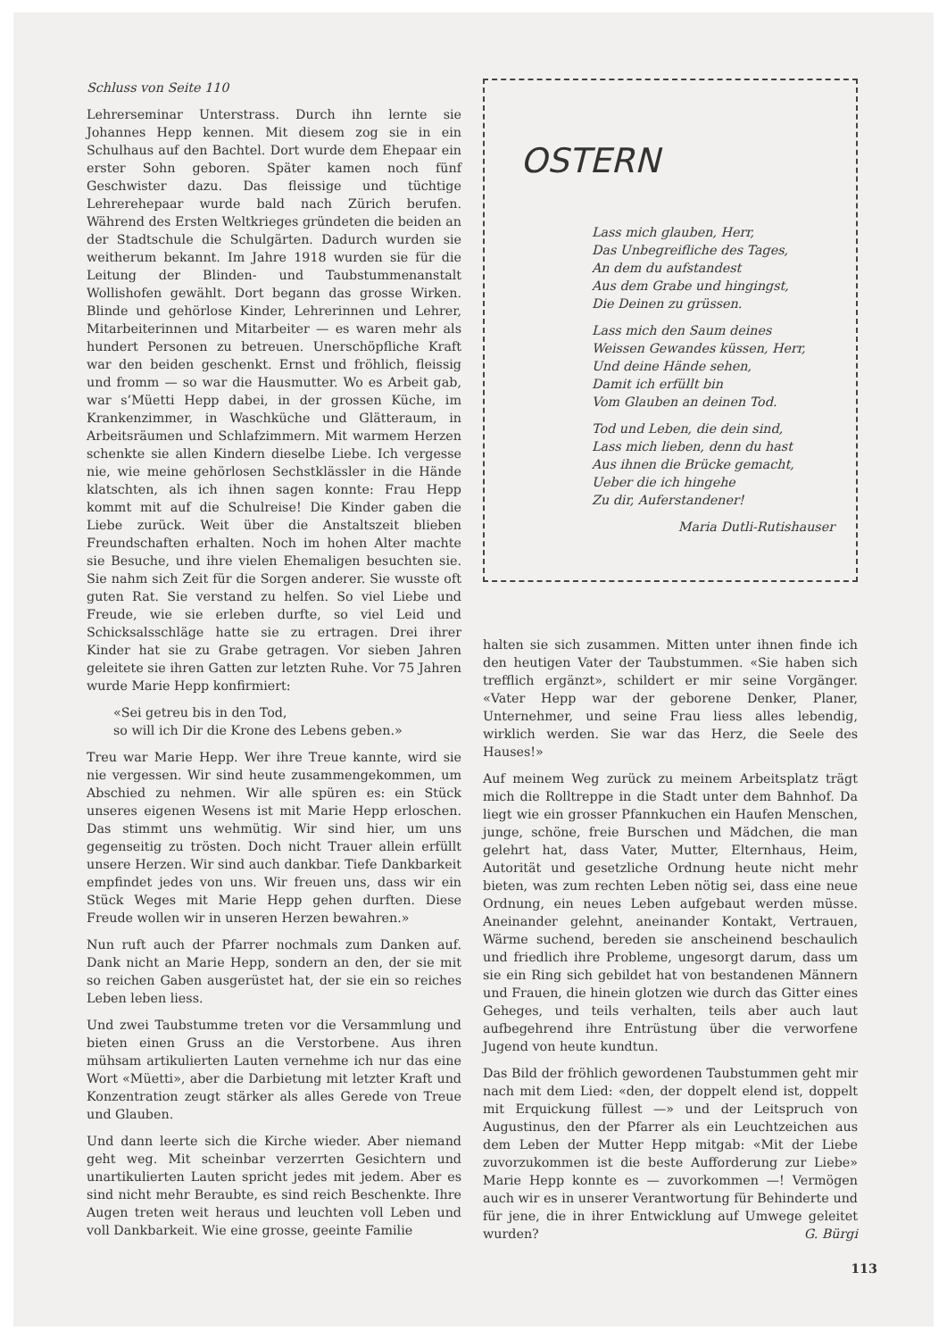Schluss von Seite 110
Lehrerseminar Unterstrass. Durch ihn lernte sie Johannes Hepp kennen. Mit diesem zog sie in ein Schulhaus auf den Bachtel. Dort wurde dem Ehepaar ein erster Sohn geboren. Später kamen noch fünf Geschwister dazu. Das fleissige und tüchtige Lehrerehepaar wurde bald nach Zürich berufen. Während des Ersten Weltkrieges gründeten die beiden an der Stadtschule die Schulgärten. Dadurch wurden sie weitherum bekannt. Im Jahre 1918 wurden sie für die Leitung der Blinden- und Taubstummenanstalt Wollishofen gewählt. Dort begann das grosse Wirken. Blinde und gehörlose Kinder, Lehrerinnen und Lehrer, Mitarbeiterinnen und Mitarbeiter — es waren mehr als hundert Personen zu betreuen. Unerschöpfliche Kraft war den beiden geschenkt. Ernst und fröhlich, fleissig und fromm — so war die Hausmutter. Wo es Arbeit gab, war s’Müetti Hepp dabei, in der grossen Küche, im Krankenzimmer, in Waschküche und Glätteraum, in Arbeitsräumen und Schlafzimmern. Mit warmem Herzen schenkte sie allen Kindern dieselbe Liebe. Ich vergesse nie, wie meine gehörlosen Sechstklässler in die Hände klatschten, als ich ihnen sagen konnte: Frau Hepp kommt mit auf die Schulreise! Die Kinder gaben die Liebe zurück. Weit über die Anstaltszeit blieben Freundschaften erhalten. Noch im hohen Alter machte sie Besuche, und ihre vielen Ehemaligen besuchten sie. Sie nahm sich Zeit für die Sorgen anderer. Sie wusste oft guten Rat. Sie verstand zu helfen. So viel Liebe und Freude, wie sie erleben durfte, so viel Leid und Schicksalsschläge hatte sie zu ertragen. Drei ihrer Kinder hat sie zu Grabe getragen. Vor sieben Jahren geleitete sie ihren Gatten zur letzten Ruhe. Vor 75 Jahren wurde Marie Hepp konfirmiert:
«Sei getreu bis in den Tod,
so will ich Dir die Krone des Lebens geben.»
Treu war Marie Hepp. Wer ihre Treue kannte, wird sie nie vergessen. Wir sind heute zusammengekommen, um Abschied zu nehmen. Wir alle spüren es: ein Stück unseres eigenen Wesens ist mit Marie Hepp erloschen. Das stimmt uns wehmütig. Wir sind hier, um uns gegenseitig zu trösten. Doch nicht Trauer allein erfüllt unsere Herzen. Wir sind auch dankbar. Tiefe Dankbarkeit empfindet jedes von uns. Wir freuen uns, dass wir ein Stück Weges mit Marie Hepp gehen durften. Diese Freude wollen wir in unseren Herzen bewahren.»
Nun ruft auch der Pfarrer nochmals zum Danken auf. Dank nicht an Marie Hepp, sondern an den, der sie mit so reichen Gaben ausgerüstet hat, der sie ein so reiches Leben leben liess.
Und zwei Taubstumme treten vor die Versammlung und bieten einen Gruss an die Verstorbene. Aus ihren mühsam artikulierten Lauten vernehme ich nur das eine Wort «Müetti», aber die Darbietung mit letzter Kraft und Konzentration zeugt stärker als alles Gerede von Treue und Glauben.
Und dann leerte sich die Kirche wieder. Aber niemand geht weg. Mit scheinbar verzerrten Gesichtern und unartikulierten Lauten spricht jedes mit jedem. Aber es sind nicht mehr Beraubte, es sind reich Beschenkte. Ihre Augen treten weit heraus und leuchten voll Leben und voll Dankbarkeit. Wie eine grosse, geeinte Familie
OSTERN
Lass mich glauben, Herr,
Das Unbegreifliche des Tages,
An dem du aufstandest
Aus dem Grabe und hingingst,
Die Deinen zu grüssen.
Lass mich den Saum deines
Weissen Gewandes küssen, Herr,
Und deine Hände sehen,
Damit ich erfüllt bin
Vom Glauben an deinen Tod.
Tod und Leben, die dein sind,
Lass mich lieben, denn du hast
Aus ihnen die Brücke gemacht,
Ueber die ich hingehe
Zu dir, Auferstandener!
Maria Dutli-Rutishauser
halten sie sich zusammen. Mitten unter ihnen finde ich den heutigen Vater der Taubstummen. «Sie haben sich trefflich ergänzt», schildert er mir seine Vorgänger. «Vater Hepp war der geborene Denker, Planer, Unternehmer, und seine Frau liess alles lebendig, wirklich werden. Sie war das Herz, die Seele des Hauses!»
Auf meinem Weg zurück zu meinem Arbeitsplatz trägt mich die Rolltreppe in die Stadt unter dem Bahnhof. Da liegt wie ein grosser Pfannkuchen ein Haufen Menschen, junge, schöne, freie Burschen und Mädchen, die man gelehrt hat, dass Vater, Mutter, Elternhaus, Heim, Autorität und gesetzliche Ordnung heute nicht mehr bieten, was zum rechten Leben nötig sei, dass eine neue Ordnung, ein neues Leben aufgebaut werden müsse. Aneinander gelehnt, aneinander Kontakt, Vertrauen, Wärme suchend, bereden sie anscheinend beschaulich und friedlich ihre Probleme, ungesorgt darum, dass um sie ein Ring sich gebildet hat von bestandenen Männern und Frauen, die hinein glotzen wie durch das Gitter eines Geheges, und teils verhalten, teils aber auch laut aufbegehrend ihre Entrüstung über die verworfene Jugend von heute kundtun.
Das Bild der fröhlich gewordenen Taubstummen geht mir nach mit dem Lied: «den, der doppelt elend ist, doppelt mit Erquickung füllest —» und der Leitspruch von Augustinus, den der Pfarrer als ein Leuchtzeichen aus dem Leben der Mutter Hepp mitgab: «Mit der Liebe zuvorzukommen ist die beste Aufforderung zur Liebe» Marie Hepp konnte es — zuvorkommen —! Vermögen auch wir es in unserer Verantwortung für Behinderte und für jene, die in ihrer Entwicklung auf Umwege geleitet wurden? G. Bürgi
113